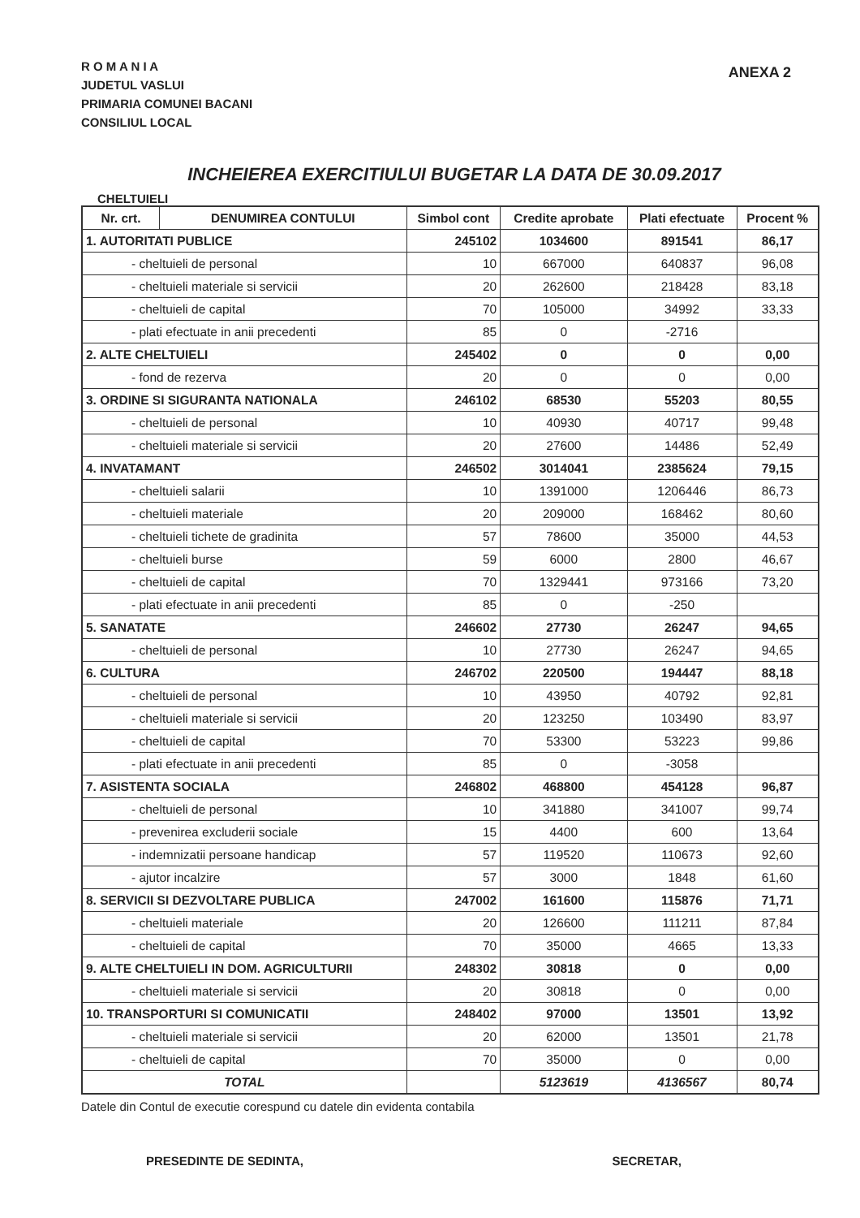R O M A N I A
JUDETUL VASLUI
PRIMARIA COMUNEI BACANI
CONSILIUL LOCAL
ANEXA 2
INCHEIEREA EXERCITIULUI BUGETAR LA DATA DE 30.09.2017
CHELTUIELI
| Nr. crt. | DENUMIREA CONTULUI | Simbol cont | Credite aprobate | Plati efectuate | Procent % |
| --- | --- | --- | --- | --- | --- |
| 1. AUTORITATI PUBLICE | | 245102 | 1034600 | 891541 | 86,17 |
| - cheltuieli de personal | | 10 | 667000 | 640837 | 96,08 |
| - cheltuieli materiale si servicii | | 20 | 262600 | 218428 | 83,18 |
| - cheltuieli de capital | | 70 | 105000 | 34992 | 33,33 |
| - plati efectuate in anii precedenti | | 85 | 0 | -2716 | |
| 2. ALTE CHELTUIELI | | 245402 | 0 | 0 | 0,00 |
| - fond de rezerva | | 20 | 0 | 0 | 0,00 |
| 3. ORDINE SI SIGURANTA NATIONALA | | 246102 | 68530 | 55203 | 80,55 |
| - cheltuieli de personal | | 10 | 40930 | 40717 | 99,48 |
| - cheltuieli materiale si servicii | | 20 | 27600 | 14486 | 52,49 |
| 4. INVATAMANT | | 246502 | 3014041 | 2385624 | 79,15 |
| - cheltuieli salarii | | 10 | 1391000 | 1206446 | 86,73 |
| - cheltuieli materiale | | 20 | 209000 | 168462 | 80,60 |
| - cheltuieli tichete de gradinita | | 57 | 78600 | 35000 | 44,53 |
| - cheltuieli burse | | 59 | 6000 | 2800 | 46,67 |
| - cheltuieli de capital | | 70 | 1329441 | 973166 | 73,20 |
| - plati efectuate in anii precedenti | | 85 | 0 | -250 | |
| 5. SANATATE | | 246602 | 27730 | 26247 | 94,65 |
| - cheltuieli de personal | | 10 | 27730 | 26247 | 94,65 |
| 6. CULTURA | | 246702 | 220500 | 194447 | 88,18 |
| - cheltuieli de personal | | 10 | 43950 | 40792 | 92,81 |
| - cheltuieli materiale si servicii | | 20 | 123250 | 103490 | 83,97 |
| - cheltuieli de capital | | 70 | 53300 | 53223 | 99,86 |
| - plati efectuate in anii precedenti | | 85 | 0 | -3058 | |
| 7. ASISTENTA SOCIALA | | 246802 | 468800 | 454128 | 96,87 |
| - cheltuieli de personal | | 10 | 341880 | 341007 | 99,74 |
| - prevenirea excluderii sociale | | 15 | 4400 | 600 | 13,64 |
| - indemnizatii persoane handicap | | 57 | 119520 | 110673 | 92,60 |
| - ajutor incalzire | | 57 | 3000 | 1848 | 61,60 |
| 8. SERVICII SI DEZVOLTARE PUBLICA | | 247002 | 161600 | 115876 | 71,71 |
| - cheltuieli materiale | | 20 | 126600 | 111211 | 87,84 |
| - cheltuieli de capital | | 70 | 35000 | 4665 | 13,33 |
| 9. ALTE CHELTUIELI IN DOM. AGRICULTURII | | 248302 | 30818 | 0 | 0,00 |
| - cheltuieli materiale si servicii | | 20 | 30818 | 0 | 0,00 |
| 10. TRANSPORTURI SI COMUNICATII | | 248402 | 97000 | 13501 | 13,92 |
| - cheltuieli materiale si servicii | | 20 | 62000 | 13501 | 21,78 |
| - cheltuieli de capital | | 70 | 35000 | 0 | 0,00 |
| TOTAL | | | 5123619 | 4136567 | 80,74 |
Datele din Contul de executie corespund cu datele din evidenta contabila
PRESEDINTE DE SEDINTA, SECRETAR,